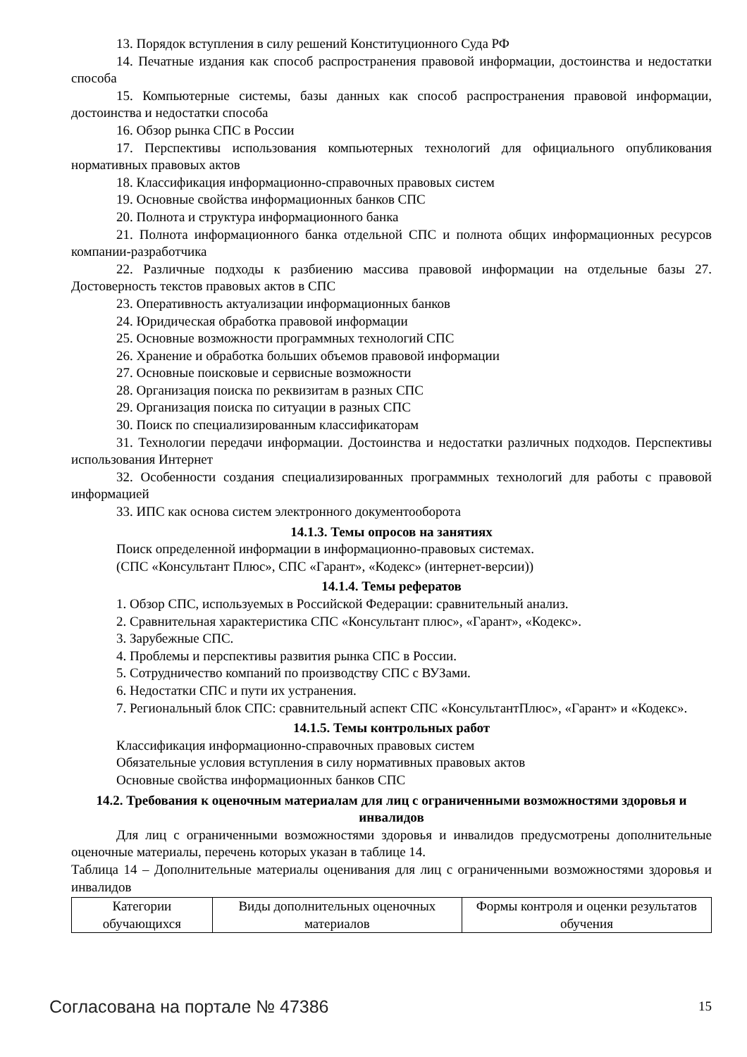13. Порядок вступления в силу решений Конституционного Суда РФ
14. Печатные издания как способ распространения правовой информации, достоинства и недостатки способа
15. Компьютерные системы, базы данных как способ распространения правовой информации, достоинства и недостатки способа
16. Обзор рынка СПС в России
17. Перспективы использования компьютерных технологий для официального опубликования нормативных правовых актов
18. Классификация информационно-справочных правовых систем
19. Основные свойства информационных банков СПС
20. Полнота и структура информационного банка
21. Полнота информационного банка отдельной СПС и полнота общих информационных ресурсов компании-разработчика
22. Различные подходы к разбиению массива правовой информации на отдельные базы 27. Достоверность текстов правовых актов в СПС
23. Оперативность актуализации информационных банков
24. Юридическая обработка правовой информации
25. Основные возможности программных технологий СПС
26. Хранение и обработка больших объемов правовой информации
27. Основные поисковые и сервисные возможности
28. Организация поиска по реквизитам в разных СПС
29. Организация поиска по ситуации в разных СПС
30. Поиск по специализированным классификаторам
31. Технологии передачи информации. Достоинства и недостатки различных подходов. Перспективы использования Интернет
32. Особенности создания специализированных программных технологий для работы с правовой информацией
33. ИПС как основа систем электронного документооборота
14.1.3. Темы опросов на занятиях
Поиск определенной информации в информационно-правовых системах.
(СПС «Консультант Плюс», СПС «Гарант», «Кодекс» (интернет-версии))
14.1.4. Темы рефератов
1. Обзор СПС, используемых в Российской Федерации: сравнительный анализ.
2. Сравнительная характеристика СПС «Консультант плюс», «Гарант», «Кодекс».
3. Зарубежные СПС.
4. Проблемы и перспективы развития рынка СПС в России.
5. Сотрудничество компаний по производству СПС с ВУЗами.
6. Недостатки СПС и пути их устранения.
7. Региональный блок СПС: сравнительный аспект СПС «КонсультантПлюс», «Гарант» и «Кодекс».
14.1.5. Темы контрольных работ
Классификация информационно-справочных правовых систем
Обязательные условия вступления в силу нормативных правовых актов
Основные свойства информационных банков СПС
14.2. Требования к оценочным материалам для лиц с ограниченными возможностями здоровья и инвалидов
Для лиц с ограниченными возможностями здоровья и инвалидов предусмотрены дополнительные оценочные материалы, перечень которых указан в таблице 14.
Таблица 14 – Дополнительные материалы оценивания для лиц с ограниченными возможностями здоровья и инвалидов
| Категории обучающихся | Виды дополнительных оценочных материалов | Формы контроля и оценки результатов обучения |
Согласована на портале № 47386 15